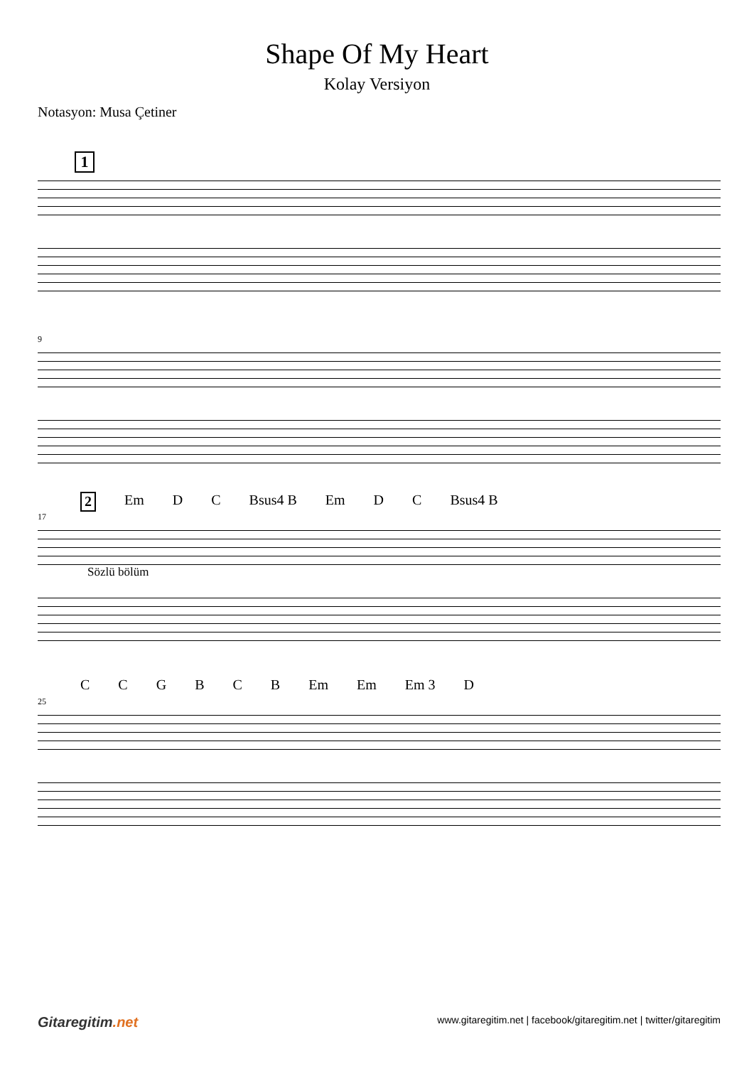Shape Of My Heart
Kolay Versiyon
Notasyon: Musa Çetiner
1
9
2 Em DC Bsus4 B Em DC Bsus4 B
17
Sözlü bölüm
CCGBCB Em Em Em 3 D
25
Gitaregitim.net
www.gitaregitim.net | facebook/gitaregitim.net | twitter/gitaregitim